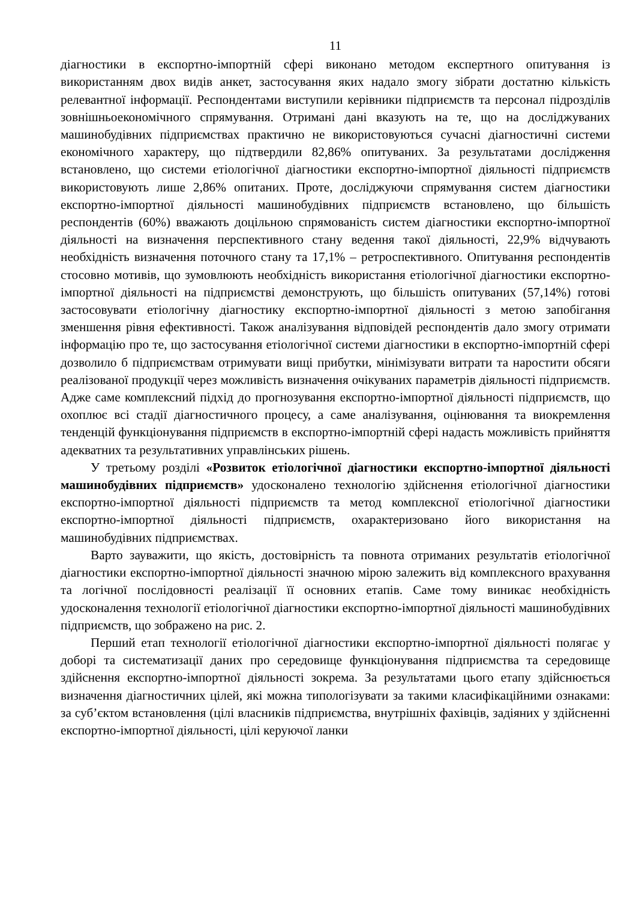11
діагностики в експортно-імпортній сфері виконано методом експертного опитування із використанням двох видів анкет, застосування яких надало змогу зібрати достатню кількість релевантної інформації. Респондентами виступили керівники підприємств та персонал підрозділів зовнішньоекономічного спрямування. Отримані дані вказують на те, що на досліджуваних машинобудівних підприємствах практично не використовуються сучасні діагностичні системи економічного характеру, що підтвердили 82,86% опитуваних. За результатами дослідження встановлено, що системи етіологічної діагностики експортно-імпортної діяльності підприємств використовують лише 2,86% опитаних. Проте, досліджуючи спрямування систем діагностики експортно-імпортної діяльності машинобудівних підприємств встановлено, що більшість респондентів (60%) вважають доцільною спрямованість систем діагностики експортно-імпортної діяльності на визначення перспективного стану ведення такої діяльності, 22,9% відчувають необхідність визначення поточного стану та 17,1% – ретроспективного. Опитування респондентів стосовно мотивів, що зумовлюють необхідність використання етіологічної діагностики експортно-імпортної діяльності на підприємстві демонструють, що більшість опитуваних (57,14%) готові застосовувати етіологічну діагностику експортно-імпортної діяльності з метою запобігання зменшення рівня ефективності. Також аналізування відповідей респондентів дало змогу отримати інформацію про те, що застосування етіологічної системи діагностики в експортно-імпортній сфері дозволило б підприємствам отримувати вищі прибутки, мінімізувати витрати та наростити обсяги реалізованої продукції через можливість визначення очікуваних параметрів діяльності підприємств. Адже саме комплексний підхід до прогнозування експортно-імпортної діяльності підприємств, що охоплює всі стадії діагностичного процесу, а саме аналізування, оцінювання та виокремлення тенденцій функціонування підприємств в експортно-імпортній сфері надасть можливість прийняття адекватних та результативних управлінських рішень.
У третьому розділі «Розвиток етіологічної діагностики експортно-імпортної діяльності машинобудівних підприємств» удосконалено технологію здійснення етіологічної діагностики експортно-імпортної діяльності підприємств та метод комплексної етіологічної діагностики експортно-імпортної діяльності підприємств, охарактеризовано його використання на машинобудівних підприємствах.
Варто зауважити, що якість, достовірність та повнота отриманих результатів етіологічної діагностики експортно-імпортної діяльності значною мірою залежить від комплексного врахування та логічної послідовності реалізації її основних етапів. Саме тому виникає необхідність удосконалення технології етіологічної діагностики експортно-імпортної діяльності машинобудівних підприємств, що зображено на рис. 2.
Перший етап технології етіологічної діагностики експортно-імпортної діяльності полягає у доборі та систематизації даних про середовище функціонування підприємства та середовище здійснення експортно-імпортної діяльності зокрема. За результатами цього етапу здійснюється визначення діагностичних цілей, які можна типологізувати за такими класифікаційними ознаками: за суб’єктом встановлення (цілі власників підприємства, внутрішніх фахівців, задіяних у здійсненні експортно-імпортної діяльності, цілі керуючої ланки